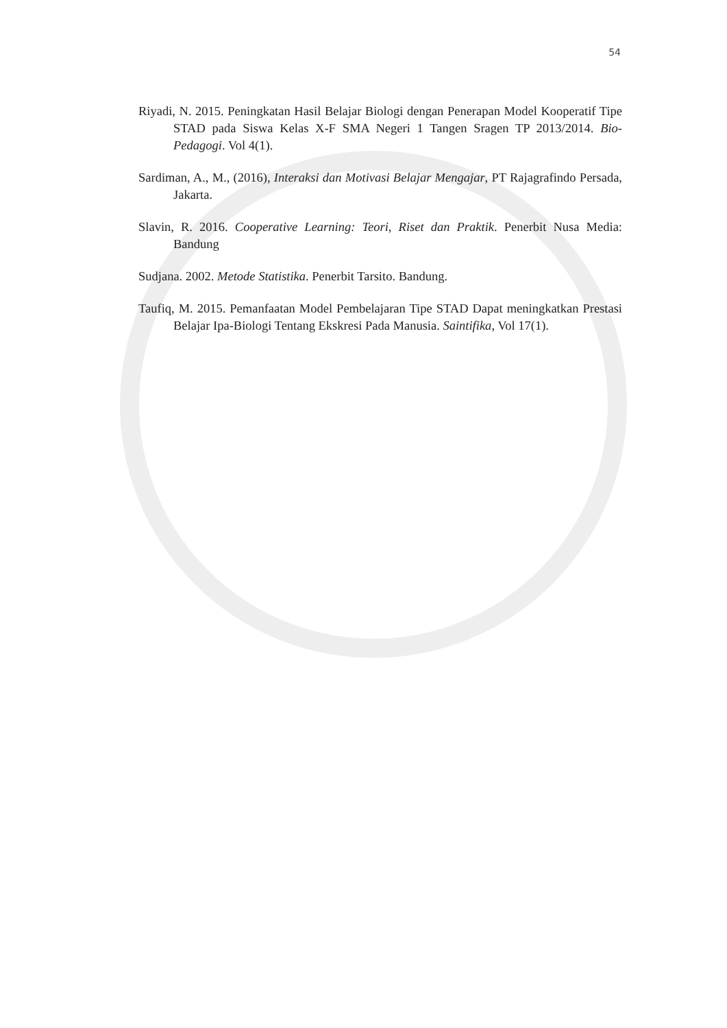54
Riyadi, N. 2015. Peningkatan Hasil Belajar Biologi dengan Penerapan Model Kooperatif Tipe STAD pada Siswa Kelas X-F SMA Negeri 1 Tangen Sragen TP 2013/2014. Bio-Pedagogi. Vol 4(1).
Sardiman, A., M., (2016), Interaksi dan Motivasi Belajar Mengajar, PT Rajagrafindo Persada, Jakarta.
Slavin, R. 2016. Cooperative Learning: Teori, Riset dan Praktik. Penerbit Nusa Media: Bandung
Sudjana. 2002. Metode Statistika. Penerbit Tarsito. Bandung.
Taufiq, M. 2015. Pemanfaatan Model Pembelajaran Tipe STAD Dapat meningkatkan Prestasi Belajar Ipa-Biologi Tentang Ekskresi Pada Manusia. Saintifika, Vol 17(1).